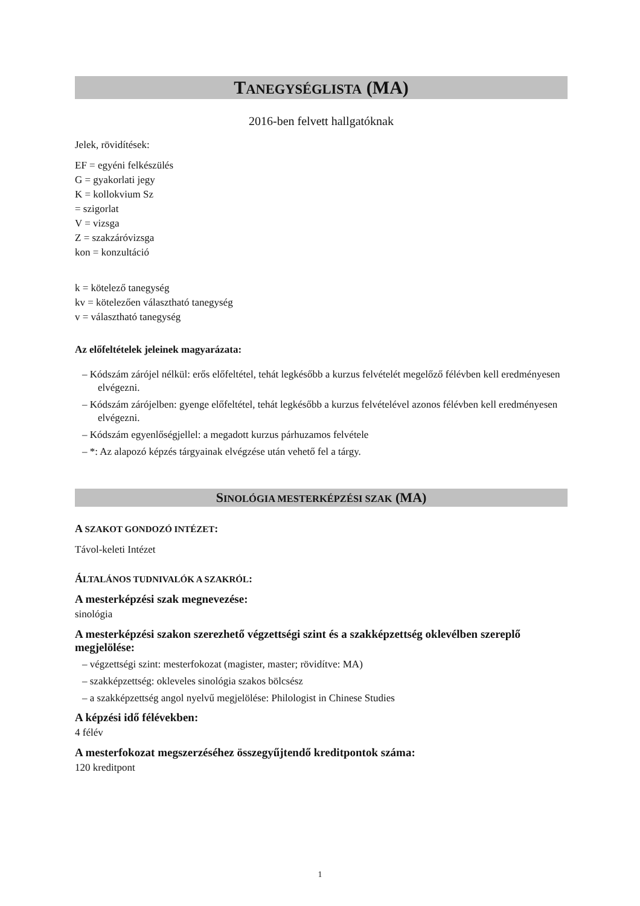TANEGYSÉGLISTA (MA)
2016-ben felvett hallgatóknak
Jelek, rövidítések:
EF = egyéni felkészülés
G = gyakorlati jegy
K = kollokvium Sz
= szigorlat
V = vizsga
Z = szakzáróvizsga
kon = konzultáció
k = kötelező tanegység
kv = kötelezően választható tanegység
v = választható tanegység
Az előfeltételek jeleinek magyarázata:
– Kódszám zárójel nélkül: erős előfeltétel, tehát legkésőbb a kurzus felvételét megelőző félévben kell eredményesen elvégezni.
– Kódszám zárójelben: gyenge előfeltétel, tehát legkésőbb a kurzus felvételével azonos félévben kell eredményesen elvégezni.
– Kódszám egyenlőségjellel: a megadott kurzus párhuzamos felvétele
– *: Az alapozó képzés tárgyainak elvégzése után vehető fel a tárgy.
SINOLÓGIA MESTERKÉPZÉSI SZAK (MA)
A SZAKOT GONDOZÓ INTÉZET:
Távol-keleti Intézet
ÁLTALÁNOS TUDNIVALÓK A SZAKRÓL:
A mesterképzési szak megnevezése:
sinológia
A mesterképzési szakon szerezhető végzettségi szint és a szakképzettség oklevélben szereplő megjelölése:
– végzettségi szint: mesterfokozat (magister, master; rövidítve: MA)
– szakképzettség: okleveles sinológia szakos bölcsész
– a szakképzettség angol nyelvű megjelölése: Philologist in Chinese Studies
A képzési idő félévekben:
4 félév
A mesterfokozat megszerzéséhez összegyűjtendő kreditpontok száma:
120 kreditpont
1